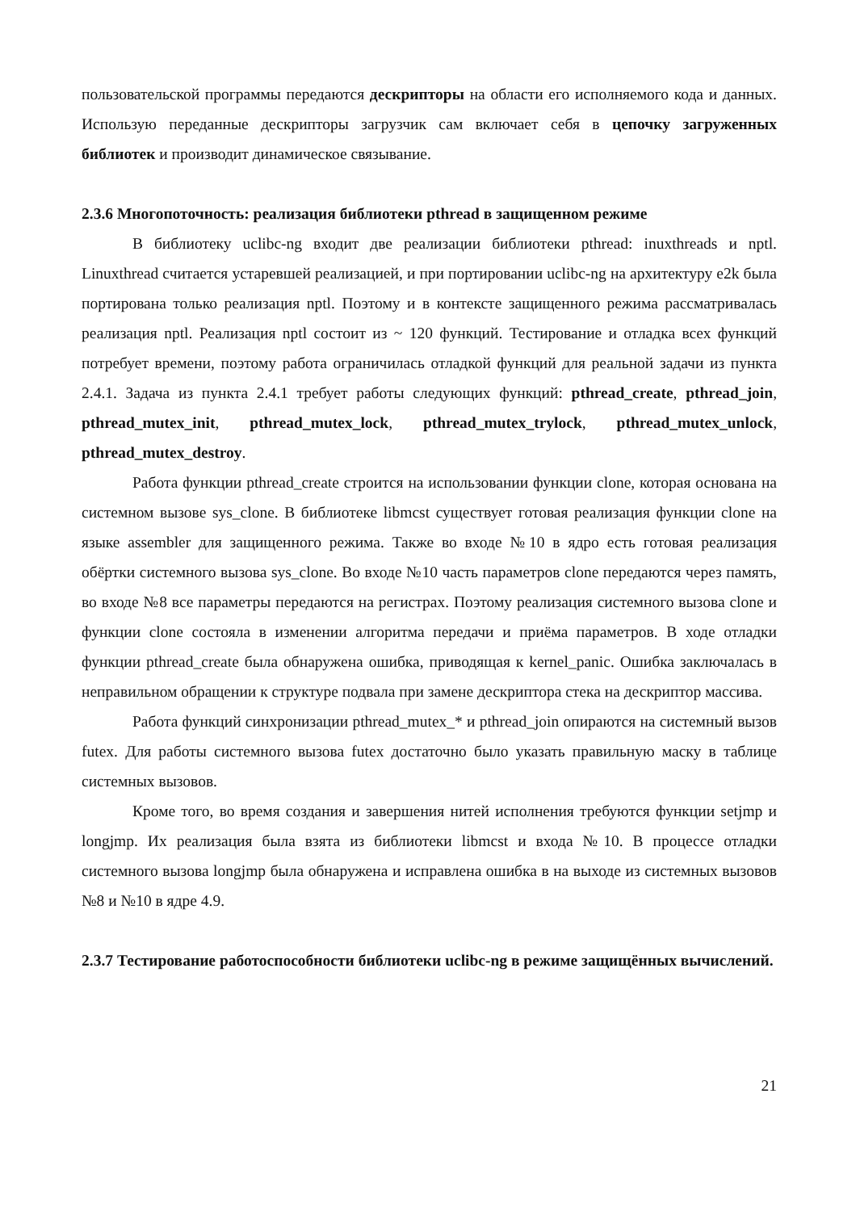пользовательской программы передаются дескрипторы на области его исполняемого кода и данных. Использую переданные дескрипторы загрузчик сам включает себя в цепочку загруженных библиотек и производит динамическое связывание.
2.3.6 Многопоточность: реализация библиотеки pthread в защищенном режиме
В библиотеку uclibc-ng входит две реализации библиотеки pthread: inuxthreads и nptl. Linuxthread считается устаревшей реализацией, и при портировании uclibc-ng на архитектуру e2k была портирована только реализация nptl. Поэтому и в контексте защищенного режима рассматривалась реализация nptl. Реализация nptl состоит из ~ 120 функций. Тестирование и отладка всех функций потребует времени, поэтому работа ограничилась отладкой функций для реальной задачи из пункта 2.4.1. Задача из пункта 2.4.1 требует работы следующих функций: pthread_create, pthread_join, pthread_mutex_init, pthread_mutex_lock, pthread_mutex_trylock, pthread_mutex_unlock, pthread_mutex_destroy.
Работа функции pthread_create строится на использовании функции clone, которая основана на системном вызове sys_clone. В библиотеке libmcst существует готовая реализация функции clone на языке assembler для защищенного режима. Также во входе №10 в ядро есть готовая реализация обёртки системного вызова sys_clone. Во входе №10 часть параметров clone передаются через память, во входе №8 все параметры передаются на регистрах. Поэтому реализация системного вызова clone и функции clone состояла в изменении алгоритма передачи и приёма параметров. В ходе отладки функции pthread_create была обнаружена ошибка, приводящая к kernel_panic. Ошибка заключалась в неправильном обращении к структуре подвала при замене дескриптора стека на дескриптор массива.
Работа функций синхронизации pthread_mutex_* и pthread_join опираются на системный вызов futex. Для работы системного вызова futex достаточно было указать правильную маску в таблице системных вызовов.
Кроме того, во время создания и завершения нитей исполнения требуются функции setjmp и longjmp. Их реализация была взята из библиотеки libmcst и входа №10. В процессе отладки системного вызова longjmp была обнаружена и исправлена ошибка в на выходе из системных вызовов №8 и №10 в ядре 4.9.
2.3.7 Тестирование работоспособности библиотеки uclibc-ng в режиме защищённых вычислений.
21